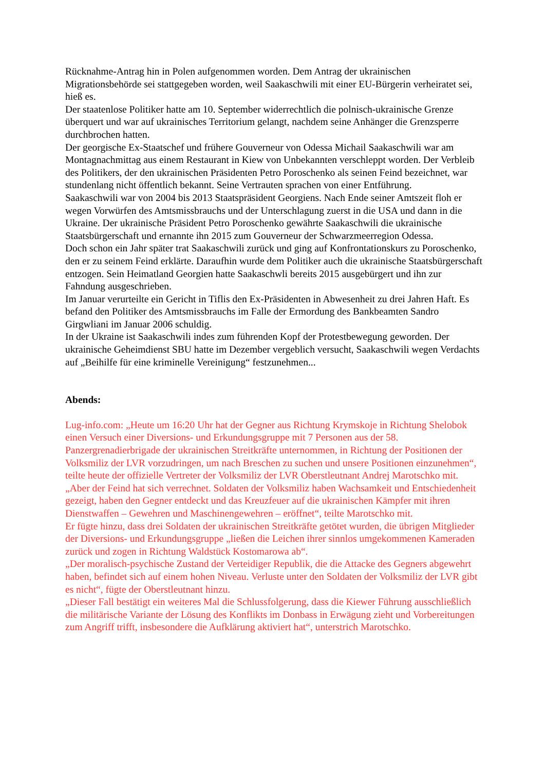Rücknahme-Antrag hin in Polen aufgenommen worden. Dem Antrag der ukrainischen Migrationsbehörde sei stattgegeben worden, weil Saakaschwili mit einer EU-Bürgerin verheiratet sei, hieß es.
Der staatenlose Politiker hatte am 10. September widerrechtlich die polnisch-ukrainische Grenze überquert und war auf ukrainisches Territorium gelangt, nachdem seine Anhänger die Grenzsperre durchbrochen hatten.
Der georgische Ex-Staatschef und frühere Gouverneur von Odessa Michail Saakaschwili war am Montagnachmittag aus einem Restaurant in Kiew von Unbekannten verschleppt worden. Der Verbleib des Politikers, der den ukrainischen Präsidenten Petro Poroschenko als seinen Feind bezeichnet, war stundenlang nicht öffentlich bekannt. Seine Vertrauten sprachen von einer Entführung.
Saakaschwili war von 2004 bis 2013 Staatspräsident Georgiens. Nach Ende seiner Amtszeit floh er wegen Vorwürfen des Amtsmissbrauchs und der Unterschlagung zuerst in die USA und dann in die Ukraine. Der ukrainische Präsident Petro Poroschenko gewährte Saakaschwili die ukrainische Staatsbürgerschaft und ernannte ihn 2015 zum Gouverneur der Schwarzmeerregion Odessa.
Doch schon ein Jahr später trat Saakaschwili zurück und ging auf Konfrontationskurs zu Poroschenko, den er zu seinem Feind erklärte. Daraufhin wurde dem Politiker auch die ukrainische Staatsbürgerschaft entzogen. Sein Heimatland Georgien hatte Saakaschwli bereits 2015 ausgebürgert und ihn zur Fahndung ausgeschrieben.
Im Januar verurteilte ein Gericht in Tiflis den Ex-Präsidenten in Abwesenheit zu drei Jahren Haft. Es befand den Politiker des Amtsmissbrauchs im Falle der Ermordung des Bankbeamten Sandro Girgwliani im Januar 2006 schuldig.
In der Ukraine ist Saakaschwili indes zum führenden Kopf der Protestbewegung geworden. Der ukrainische Geheimdienst SBU hatte im Dezember vergeblich versucht, Saakaschwili wegen Verdachts auf „Beihilfe für eine kriminelle Vereinigung“ festzunehmen...
Abends:
Lug-info.com: „Heute um 16:20 Uhr hat der Gegner aus Richtung Krymskoje in Richtung Shelobok einen Versuch einer Diversions- und Erkundungsgruppe mit 7 Personen aus der 58. Panzergrenadierbrigade der ukrainischen Streitkräfte unternommen, in Richtung der Positionen der Volksmiliz der LVR vorzudringen, um nach Breschen zu suchen und unsere Positionen einzunehmen“, teilte heute der offizielle Vertreter der Volksmiliz der LVR Oberstleutnant Andrej Marotschko mit.
„Aber der Feind hat sich verrechnet. Soldaten der Volksmiliz haben Wachsamkeit und Entschiedenheit gezeigt, haben den Gegner entdeckt und das Kreuzfeuer auf die ukrainischen Kämpfer mit ihren Dienstwaffen – Gewehren und Maschinengewehren – eröffnet“, teilte Marotschko mit.
Er fügte hinzu, dass drei Soldaten der ukrainischen Streitkräfte getötet wurden, die übrigen Mitglieder der Diversions- und Erkundungsgruppe „ließen die Leichen ihrer sinnlos umgekommenen Kameraden zurück und zogen in Richtung Waldstück Kostomarowa ab“.
„Der moralisch-psychische Zustand der Verteidiger Republik, die die Attacke des Gegners abgewehrt haben, befindet sich auf einem hohen Niveau. Verluste unter den Soldaten der Volksmiliz der LVR gibt es nicht“, fügte der Oberstleutnant hinzu.
„Dieser Fall bestätigt ein weiteres Mal die Schlussfolgerung, dass die Kiewer Führung ausschließlich die militärische Variante der Lösung des Konflikts im Donbass in Erwägung zieht und Vorbereitungen zum Angriff trifft, insbesondere die Aufklärung aktiviert hat“, unterstrich Marotschko.